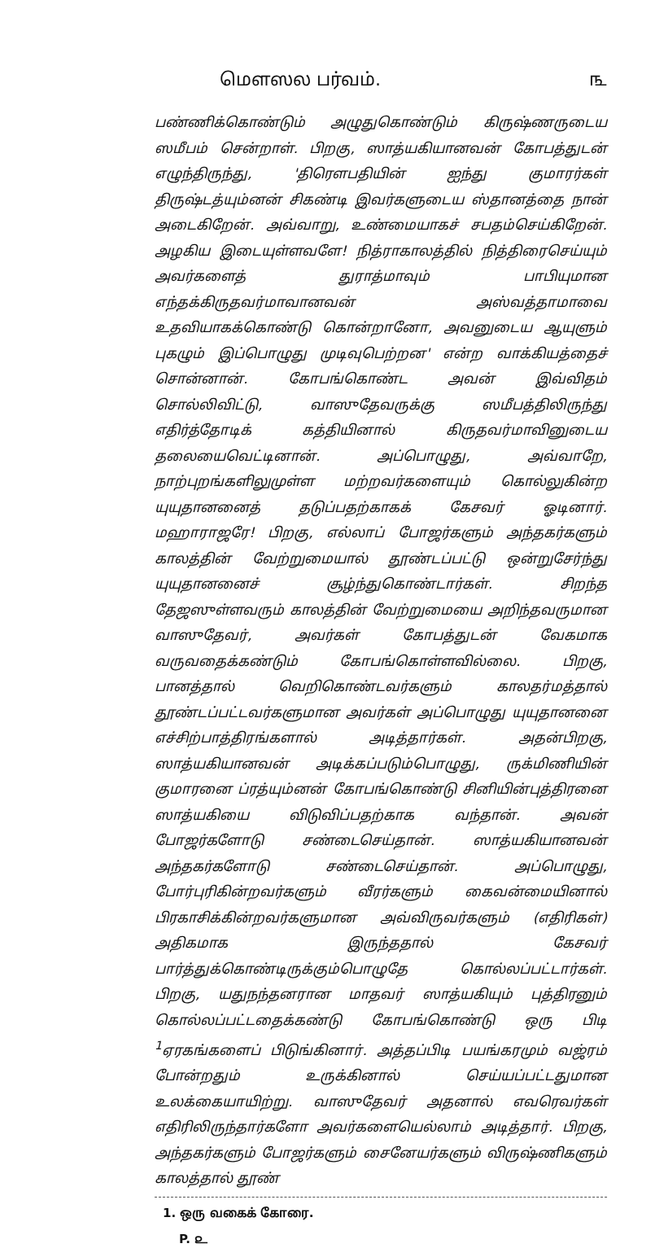மௌஸல பர்வம். ௩
பண்ணிக்கொண்டும் அழுதுகொண்டும் கிருஷ்ணருடைய ஸமீபம் சென்றாள். பிறகு, ஸாத்யகியானவன் கோபத்துடன் எழுந்திருந்து, 'திரௌபதியின் ஐந்து குமாரர்கள் திருஷ்டத்யும்னன் சிகண்டி இவர்களுடைய ஸ்தானத்தை நான் அடைகிறேன். அவ்வாறு, உண்மையாகச் சபதம்செய்கிறேன். அழகிய இடையுள்ளவளே! நித்ராகாலத்தில் நித்திரைசெய்யும் அவர்களைத் துராத்மாவும் பாபியுமான எந்தக்கிருதவர்மாவானவன் அஸ்வத்தாமாவை உதவியாகக்கொண்டு கொன்றானோ, அவனுடைய ஆயுளும் புகழும் இப்பொழுது முடிவுபெற்றன' என்ற வாக்கியத்தைச் சொன்னான். கோபங்கொண்ட அவன் இவ்விதம் சொல்லிவிட்டு, வாஸுதேவருக்கு ஸமீபத்திலிருந்து எதிர்த்தோடிக் கத்தியினால் கிருதவர்மாவினுடைய தலையைவெட்டினான். அப்பொழுது, அவ்வாறே, நாற்புறங்களிலுமுள்ள மற்றவர்களையும் கொல்லுகின்ற யுயுதானனைத் தடுப்பதற்காகக் கேசவர் ஓடினார். மஹாராஜரே! பிறகு, எல்லாப் போஜர்களும் அந்தகர்களும் காலத்தின் வேற்றுமையால் தூண்டப்பட்டு ஒன்றுசேர்ந்து யுயுதானனைச் சூழ்ந்துகொண்டார்கள். சிறந்த தேஜஸுள்ளவரும் காலத்தின் வேற்றுமையை அறிந்தவருமான வாஸுதேவர், அவர்கள் கோபத்துடன் வேகமாக வருவதைக்கண்டும் கோபங்கொள்ளவில்லை. பிறகு, பானத்தால் வெறிகொண்டவர்களும் காலதர்மத்தால் தூண்டப்பட்டவர்களுமான அவர்கள் அப்பொழுது யுயுதானனை எச்சிற்பாத்திரங்களால் அடித்தார்கள். அதன்பிறகு, ஸாத்யகியானவன் அடிக்கப்படும்பொழுது, ருக்மிணியின் குமாரனை ப்ரத்யும்னன் கோபங்கொண்டு சினியின்புத்திரனை ஸாத்யகியை விடுவிப்பதற்காக வந்தான். அவன் போஜர்களோடு சண்டைசெய்தான். ஸாத்யகியானவன் அந்தகர்களோடு சண்டைசெய்தான். அப்பொழுது, போர்புரிகின்றவர்களும் வீரர்களும் கைவன்மையினால் பிரகாசிக்கின்றவர்களுமான அவ்விருவர்களும் (எதிரிகள்) அதிகமாக இருந்ததால் கேசவர் பார்த்துக்கொண்டிருக்கும்பொழுதே கொல்லப்பட்டார்கள். பிறகு, யதுநந்தனரான மாதவர் ஸாத்யகியும் புத்திரனும் கொல்லப்பட்டதைக்கண்டு கோபங்கொண்டு ஒரு பிடி <sup>1</sup>ஏரகங்களைப் பிடுங்கினார். அத்தப்பிடி பயங்கரமும் வஜ்ரம் போன்றதும் உருக்கினால் செய்யப்பட்டதுமான உலக்கையாயிற்று. வாஸுதேவர் அதனால் எவரெவர்கள் எதிரிலிருந்தார்களோ அவர்களையெல்லாம் அடித்தார். பிறகு, அந்தகர்களும் போஜர்களும் சைனேயர்களும் விருஷ்ணிகளும் காலத்தால் தூண்
1. ஒரு வகைக் கோரை.
P. ௨